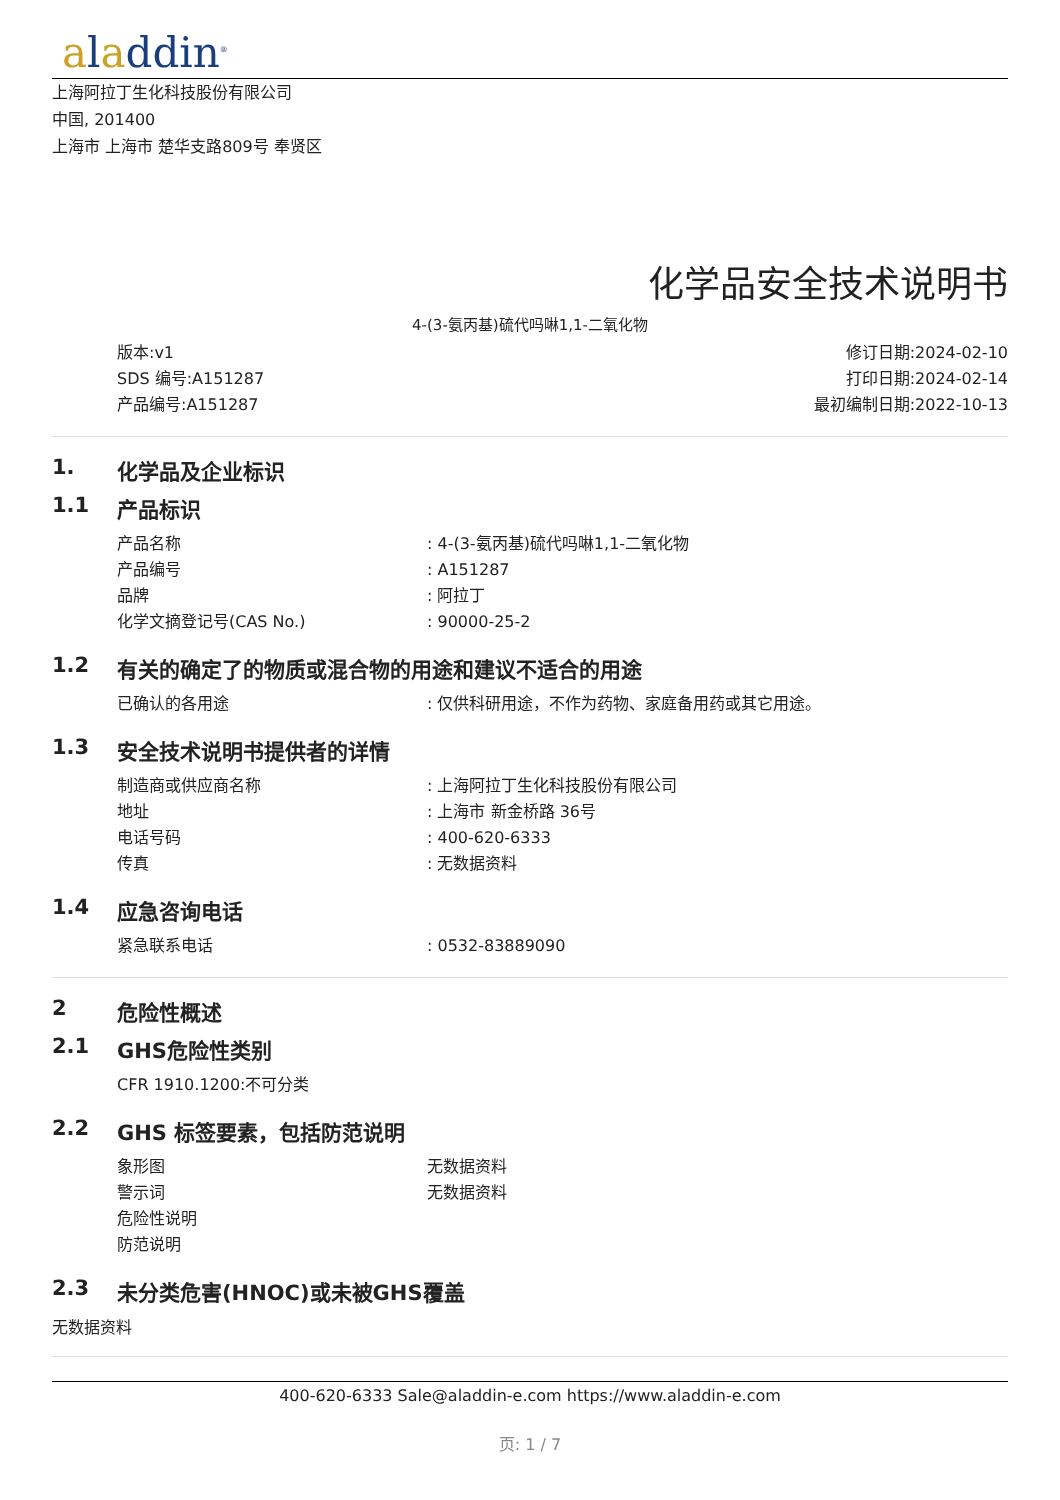aladdin<sup>®</sup>
上海阿拉丁生化科技股份有限公司
中国, 201400
上海市 上海市 楚华支路809号 奉贤区
化学品安全技术说明书
4-(3-氨丙基)硫代吗啉1,1-二氧化物
版本:v1
SDS 编号:A151287
产品编号:A151287
修订日期:2024-02-10
打印日期:2024-02-14
最初编制日期:2022-10-13
1. 化学品及企业标识
1.1 产品标识
| 产品名称 | : 4-(3-氨丙基)硫代吗啉1,1-二氧化物 |
| 产品编号 | : A151287 |
| 品牌 | : 阿拉丁 |
| 化学文摘登记号(CAS No.) | : 90000-25-2 |
1.2 有关的确定了的物质或混合物的用途和建议不适合的用途
| 已确认的各用途 | : 仅供科研用途，不作为药物、家庭备用药或其它用途。 |
1.3 安全技术说明书提供者的详情
| 制造商或供应商名称 | : 上海阿拉丁生化科技股份有限公司 |
| 地址 | : 上海市 新金桥路 36号 |
| 电话号码 | : 400-620-6333 |
| 传真 | : 无数据资料 |
1.4 应急咨询电话
| 紧急联系电话 | : 0532-83889090 |
2 危险性概述
2.1 GHS危险性类别
CFR 1910.1200:不可分类
2.2 GHS 标签要素，包括防范说明
| 象形图 | 无数据资料 |
| 警示词 | 无数据资料 |
| 危险性说明 | |
| 防范说明 | |
2.3 未分类危害(HNOC)或未被GHS覆盖
无数据资料
400-620-6333 Sale@aladdin-e.com https://www.aladdin-e.com
页: 1 / 7